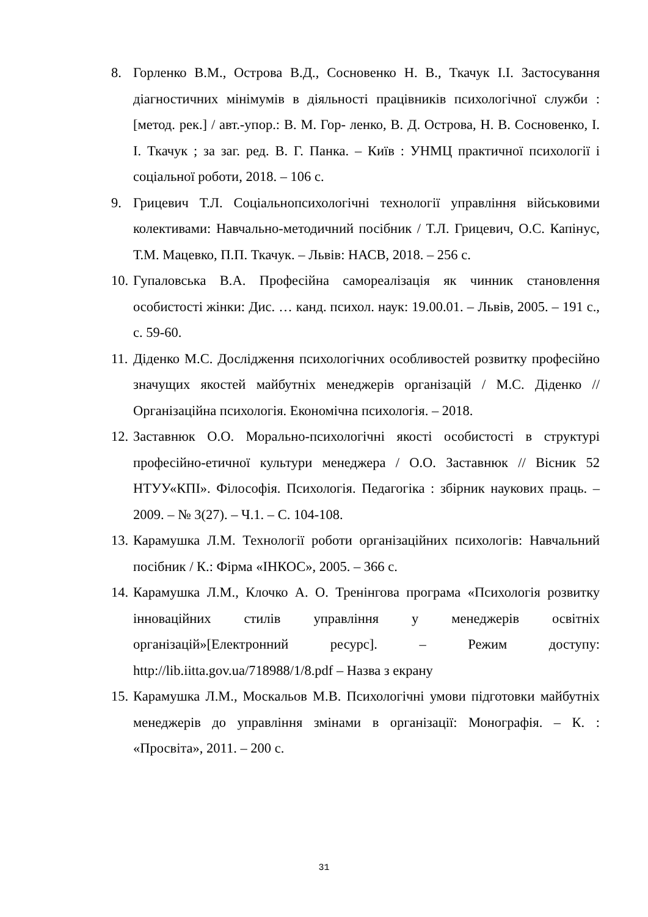8. Горленко В.М., Острова В.Д., Сосновенко Н. В., Ткачук І.І. Застосування діагностичних мінімумів в діяльності працівників психологічної служби : [метод. рек.] / авт.-упор.: В. М. Гор- ленко, В. Д. Острова, Н. В. Сосновенко, І. І. Ткачук ; за заг. ред. В. Г. Панка. – Київ : УНМЦ практичної психології і соціальної роботи, 2018. – 106 с.
9. Грицевич Т.Л. Соціальнопсихологічні технології управління військовими колективами: Навчально-методичний посібник / Т.Л. Грицевич, О.С. Капінус, Т.М. Мацевко, П.П. Ткачук. – Львів: НАСВ, 2018. – 256 с.
10.
Гупаловська В.А. Професійна самореалізація як чинник становлення особистості жінки: Дис. … канд. психол. наук: 19.00.01. – Львів, 2005. – 191 с., с. 59-60.
11.
Діденко М.С. Дослідження психологічних особливостей розвитку професійно значущих якостей майбутніх менеджерів організацій / М.С. Діденко // Організаційна психологія. Економічна психологія. – 2018.
12.
Заставнюк О.О. Морально-психологічні якості особистості в структурі професійно-етичної культури менеджера / О.О. Заставнюк // Вісник 52 НТУУ«КПІ». Філософія. Психологія. Педагогіка : збірник наукових праць. – 2009. – № 3(27). – Ч.1. – С. 104-108.
13.
Карамушка Л.М. Технології роботи організаційних психологів: Навчальний посібник / К.: Фірма «ІНКОС», 2005. – 366 с.
14.
Карамушка Л.М., Клочко А. О. Тренінгова програма «Психологія розвитку інноваційних стилів управління у менеджерів освітніх організацій»[Електронний ресурс]. – Режим доступу: http://lib.iitta.gov.ua/718988/1/8.pdf – Назва з екрану
15.
Карамушка Л.М., Москальов М.В. Психологічні умови підготовки майбутніх менеджерів до управління змінами в організації: Монографія. – К. : «Просвіта», 2011. – 200 с.
31